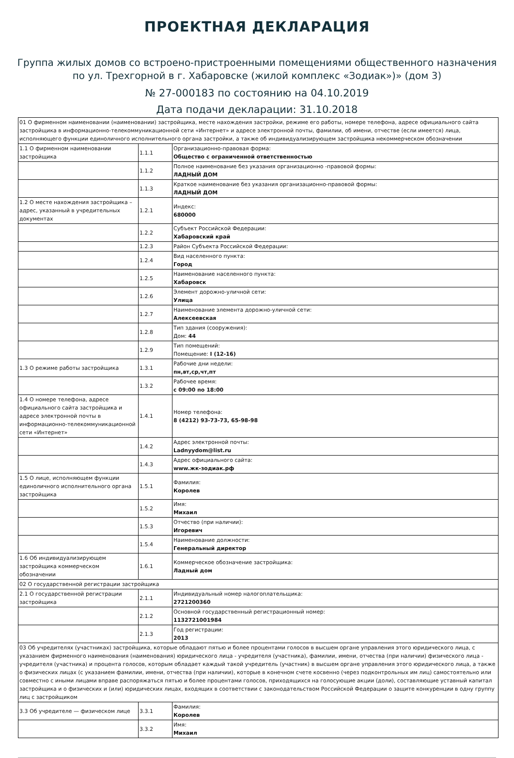ПРОЕКТНАЯ ДЕКЛАРАЦИЯ
Группа жилых домов со встроено-пристроенными помещениями общественного назначения
по ул. Трехгорной в г. Хабаровске (жилой комплекс «Зодиак»)» (дом 3)
№ 27-000183 по состоянию на 04.10.2019
Дата подачи декларации: 31.10.2018
| 01 О фирменном наименовании (наименовании) застройщика, месте нахождения застройки, режиме его работы, номере телефона, адресе официального сайта застройщика в информационно-телекоммуникационной сети «Интернет» и адресе электронной почты, фамилии, об имени, отчестве (если имеется) лица, исполняющего функции единоличного исполнительного органа застройки, а также об индивидуализирующем застройщика некоммерческом обозначении | | |
| 1.1 О фирменном наименовании застройщика | 1.1.1 | Организационно-правовая форма: Общество с ограниченной ответственностью |
| | 1.1.2 | Полное наименование без указания организационно -правовой формы: ЛАДНЫЙ ДОМ |
| | 1.1.3 | Краткое наименование без указания организационно-правовой формы: ЛАДНЫЙ ДОМ |
| 1.2 О месте нахождения застройщика – адрес, указанный в учредительных документах | 1.2.1 | Индекс: 680000 |
| | 1.2.2 | Субъект Российской Федерации: Хабаровский край |
| | 1.2.3 | Район Субъекта Российской Федерации: |
| | 1.2.4 | Вид населенного пункта: Город |
| | 1.2.5 | Наименование населенного пункта: Хабаровск |
| | 1.2.6 | Элемент дорожно-уличной сети: Улица |
| | 1.2.7 | Наименование элемента дорожно-уличной сети: Алексеевская |
| | 1.2.8 | Тип здания (сооружения): Дом: 44 |
| | 1.2.9 | Тип помещений: Помещение: I (12-16) |
| 1.3 О режиме работы застройщика | 1.3.1 | Рабочие дни недели: пн,вт,ср,чт,пт |
| | 1.3.2 | Рабочее время: с 09:00 по 18:00 |
| 1.4 О номере телефона, адресе официального сайта застройщика и адресе электронной почты в информационно-телекоммуникационной сети «Интернет» | 1.4.1 | Номер телефона: 8 (4212) 93-73-73, 65-98-98 |
| | 1.4.2 | Адрес электронной почты: Ladnyydom@list.ru |
| | 1.4.3 | Адрес официального сайта: www.жк-зодиак.рф |
| 1.5 О лице, исполняющем функции единоличного исполнительного органа застройщика | 1.5.1 | Фамилия: Королев |
| | 1.5.2 | Имя: Михаил |
| | 1.5.3 | Отчество (при наличии): Игоревич |
| | 1.5.4 | Наименование должности: Генеральный директор |
| 1.6 Об индивидуализирующем застройщика коммерческом обозначении | 1.6.1 | Коммерческое обозначение застройщика: Ладный дом |
| 02 О государственной регистрации застройщика | | |
| 2.1 О государственной регистрации застройщика | 2.1.1 | Индивидуальный номер налогоплательщика: 2721200360 |
| | 2.1.2 | Основной государственный регистрационный номер: 1132721001984 |
| | 2.1.3 | Год регистрации: 2013 |
| 03 Об учредителях (участниках) застройщика, которые обладают пятью и более процентами голосов в высшем органе управления этого юридического лица, с указанием фирменного наименования (наименования) юридического лица - учредителя (участника), фамилии, имени, отчества (при наличии) физического лица - учредителя (участника) и процента голосов, которым обладает каждый такой учредитель (участник) в высшем органе управления этого юридического лица, а также о физических лицах (с указанием фамилии, имени, отчества (при наличии), которые в конечном счете косвенно (через подконтрольных им лиц) самостоятельно или совместно с иными лицами вправе распоряжаться пятью и более процентами голосов, приходящихся на голосующие акции (доли), составляющие уставный капитал застройщика и о физических и (или) юридических лицах, входящих в соответствии с законодательством Российской Федерации о защите конкуренции в одну группу лиц с застройщиком | | |
| 3.3 Об учредителе — физическом лице | 3.3.1 | Фамилия: Королев |
| | 3.3.2 | Имя: Михаил |